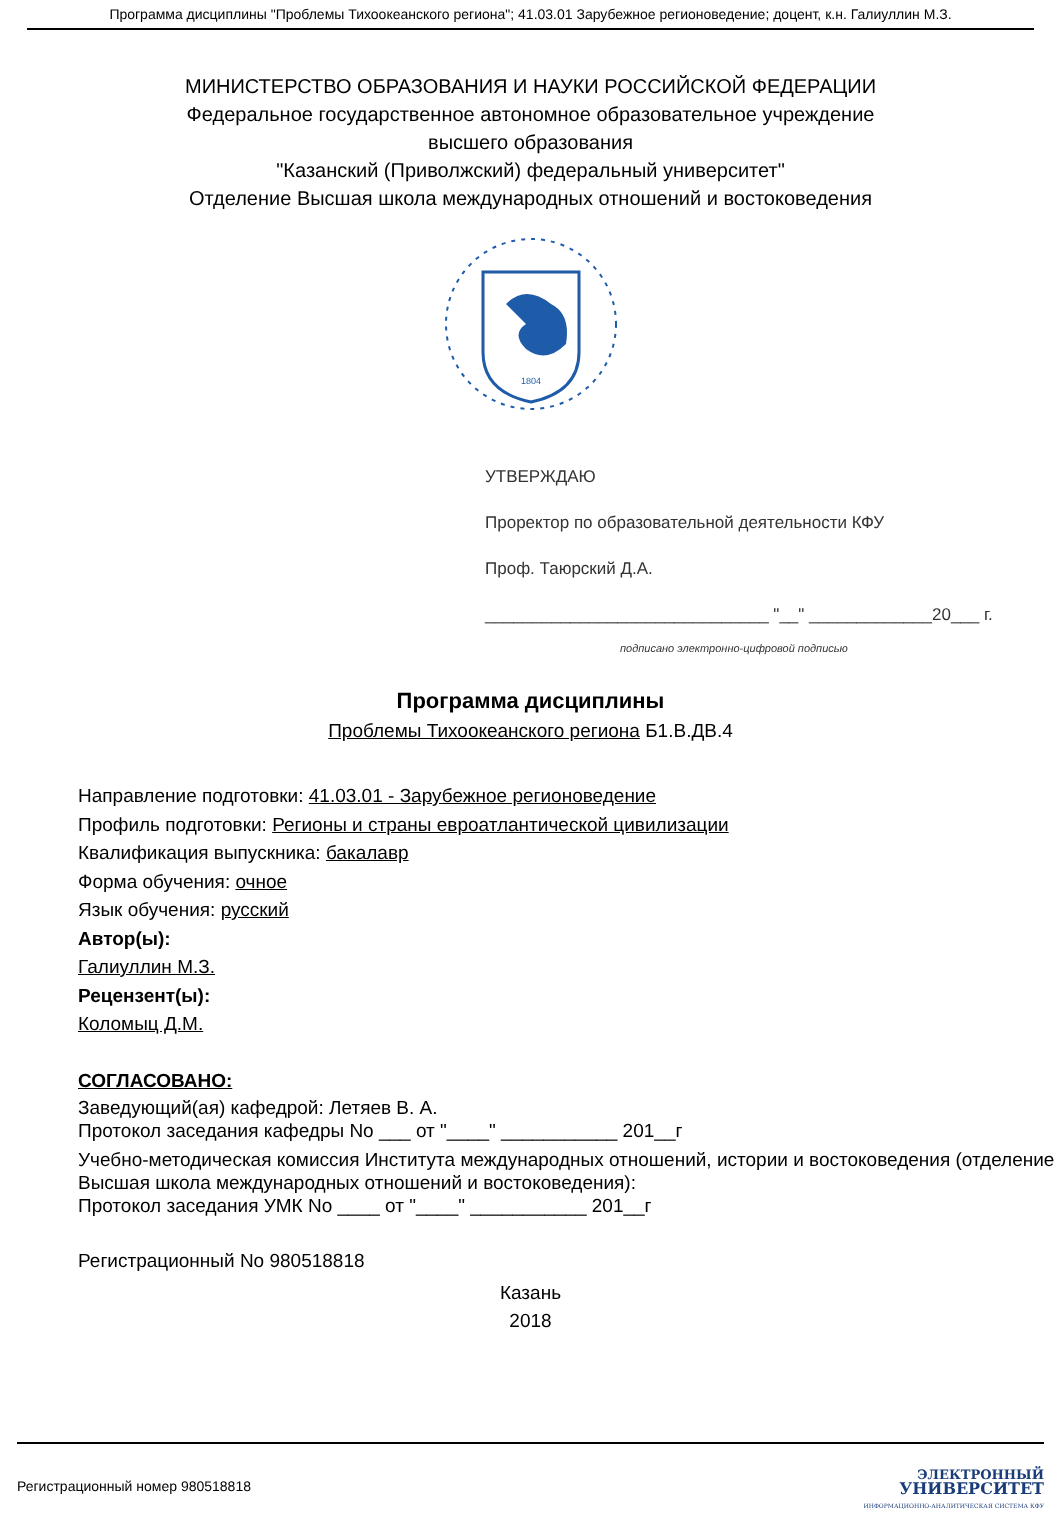Программа дисциплины "Проблемы Тихоокеанского региона"; 41.03.01 Зарубежное регионоведение; доцент, к.н. Галиуллин М.З.
МИНИСТЕРСТВО ОБРАЗОВАНИЯ И НАУКИ РОССИЙСКОЙ ФЕДЕРАЦИИ
Федеральное государственное автономное образовательное учреждение
высшего образования
"Казанский (Приволжский) федеральный университет"
Отделение Высшая школа международных отношений и востоковедения
1804
УТВЕРЖДАЮ
Проректор по образовательной деятельности КФУ
Проф. Таюрский Д.А.
______________________________ "__" _____________20___ г.
подписано электронно-цифровой подписью
Программа дисциплины
Проблемы Тихоокеанского региона Б1.В.ДВ.4
Направление подготовки: 41.03.01 - Зарубежное регионоведение
Профиль подготовки: Регионы и страны евроатлантической цивилизации
Квалификация выпускника: бакалавр
Форма обучения: очное
Язык обучения: русский
Автор(ы):
Галиуллин М.З.
Рецензент(ы):
Коломыц Д.М.
СОГЛАСОВАНО:
Заведующий(ая) кафедрой: Летяев В. А.
Протокол заседания кафедры No ___ от "____" ___________ 201__г
Учебно-методическая комиссия Института международных отношений, истории и востоковедения (отделение Высшая школа международных отношений и востоковедения):
Протокол заседания УМК No ____ от "____" ___________ 201__г
Регистрационный No 980518818
Казань
2018
Регистрационный номер 980518818
ЭЛЕКТРОННЫЙ
УНИВЕРСИТЕТ
ИНФОРМАЦИОННО-АНАЛИТИЧЕСКАЯ СИСТЕМА КФУ